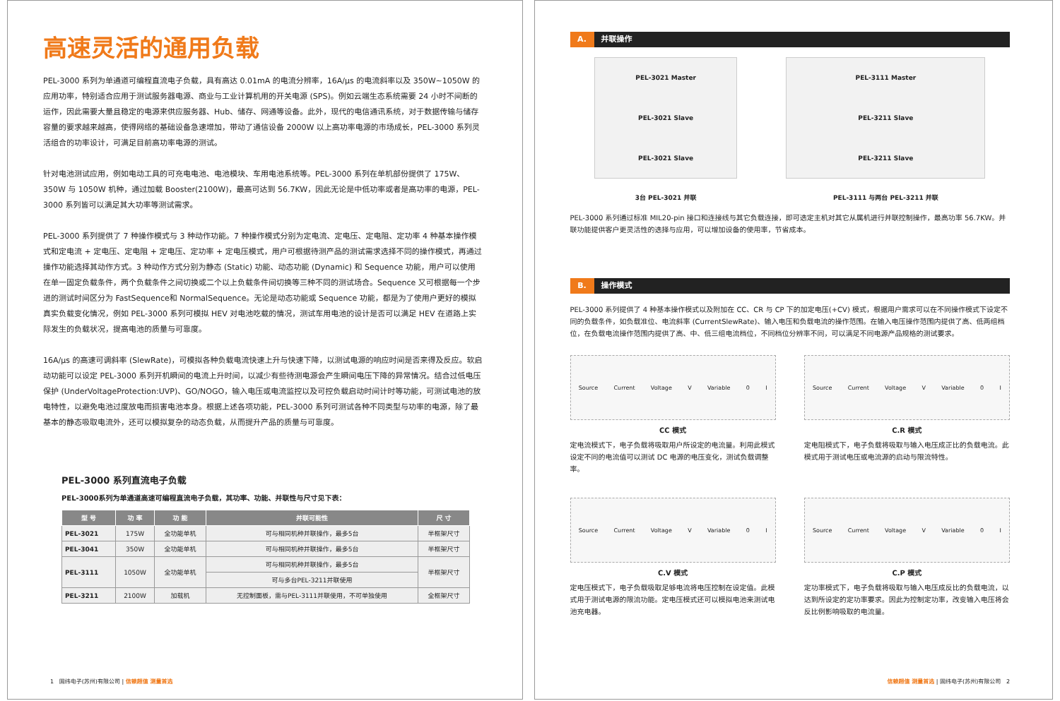高速灵活的通用负载
PEL-3000 系列为单通道可编程直流电子负载，具有高达 0.01mA 的电流分辨率，16A/μs 的电流斜率以及 350W~1050W 的应用功率，特别适合应用于测试服务器电源、商业与工业计算机用的开关电源 (SPS)。例如云端生态系统需要 24 小时不间断的运作，因此需要大量且稳定的电源来供应服务器、Hub、储存、网通等设备。此外，现代的电信通讯系统，对于数据传输与储存容量的要求越来越高，使得网络的基础设备急速增加，带动了通信设备 2000W 以上高功率电源的市场成长，PEL-3000 系列灵活组合的功率设计，可满足目前高功率电源的测试。
针对电池测试应用，例如电动工具的可充电电池、电池模块、车用电池系统等。PEL-3000 系列在单机部份提供了 175W、350W 与 1050W 机种，通过加载 Booster(2100W)，最高可达到 56.7KW，因此无论是中低功率或者是高功率的电源，PEL-3000 系列皆可以满足其大功率等测试需求。
PEL-3000 系列提供了 7 种操作模式与 3 种动作功能。7 种操作模式分别为定电流、定电压、定电阻、定功率 4 种基本操作模式和定电流 + 定电压、定电阻 + 定电压、定功率 + 定电压模式，用户可根据待测产品的测试需求选择不同的操作模式，再通过操作功能选择其动作方式。3 种动作方式分别为静态 (Static) 功能、动态功能 (Dynamic) 和 Sequence 功能，用户可以使用在单一固定负载条件，两个负载条件之间切换或二个以上负载条件间切换等三种不同的测试场合。Sequence 又可根据每一个步进的测试时间区分为 FastSequence和 NormalSequence。无论是动态功能或 Sequence 功能，都是为了使用户更好的模拟真实负载变化情况，例如 PEL-3000 系列可模拟 HEV 对电池吃载的情况，测试车用电池的设计是否可以满足 HEV 在道路上实际发生的负载状况，提高电池的质量与可靠度。
16A/μs 的高速可调斜率 (SlewRate)，可模拟各种负载电流快速上升与快速下降，以测试电源的响应时间是否来得及反应。软启动功能可以设定 PEL-3000 系列开机瞬间的电流上升时间，以减少有些待测电源会产生瞬间电压下降的异常情况。结合过低电压保护 (UnderVoltageProtection:UVP)、GO/NOGO，输入电压或电流监控以及可控负载启动时间计时等功能，可测试电池的放电特性，以避免电池过度放电而损害电池本身。根据上述各项功能，PEL-3000 系列可测试各种不同类型与功率的电源，除了最基本的静态吸取电流外，还可以模拟复杂的动态负载，从而提升产品的质量与可靠度。
PEL-3000 系列直流电子负载
PEL-3000系列为单通道高速可编程直流电子负载，其功率、功能、并联性与尺寸见下表：
| 型 号 | 功 率 | 功 能 | 并联可能性 | 尺 寸 |
| --- | --- | --- | --- | --- |
| PEL-3021 | 175W | 全功能单机 | 可与相同机种并联操作，最多5台 | 半框架尺寸 |
| PEL-3041 | 350W | 全功能单机 | 可与相同机种并联操作，最多5台 | 半框架尺寸 |
| PEL-3111 | 1050W | 全功能单机 | 可与相同机种并联操作，最多5台 | 半框架尺寸 |
| | | | 可与多台PEL-3211并联使用 | |
| PEL-3211 | 2100W | 加载机 | 无控制面板，需与PEL-3111并联使用，不可单独使用 | 全框架尺寸 |
1 固纬电子(苏州)有限公司 | 信赖超值 测量首选
A. 并联操作
PEL-3021 Master
PEL-3021 Slave
PEL-3021 Slave
3台 PEL-3021 并联
PEL-3111 Master
PEL-3211 Slave
PEL-3211 Slave
PEL-3111 与两台 PEL-3211 并联
PEL-3000 系列通过标准 MIL20-pin 接口和连接线与其它负载连接，即可选定主机对其它从属机进行并联控制操作，最高功率 56.7KW。并联功能提供客户更灵活性的选择与应用，可以增加设备的使用率，节省成本。
B. 操作模式
PEL-3000 系列提供了 4 种基本操作模式以及附加在 CC、CR 与 CP 下的加定电压(+CV) 模式，根据用户需求可以在不同操作模式下设定不同的负载条件，如负载准位、电流斜率 (CurrentSlewRate)、输入电压和负载电流的操作范围。在输入电压操作范围内提供了高、低两组档位，在负载电流操作范围内提供了高、中、低三组电流档位，不同档位分辨率不同，可以满足不同电源产品规格的测试要求。
Source Current Voltage V Variable 0 I
CC 模式
定电流模式下，电子负载将吸取用户所设定的电流量。利用此模式设定不同的电流值可以测试 DC 电源的电压变化，测试负载调整率。
Source Current Voltage V Variable 0 I
C.R 模式
定电阻模式下，电子负载将吸取与输入电压成正比的负载电流。此模式用于测试电压或电流源的启动与限流特性。
Source Current Voltage V Variable 0 I
C.V 模式
定电压模式下，电子负载吸取足够电流将电压控制在设定值。此模式用于测试电源的限流功能。定电压模式还可以模拟电池来测试电池充电器。
Source Current Voltage V Variable 0 I
C.P 模式
定功率模式下，电子负载将吸取与输入电压成反比的负载电流，以达到所设定的定功率要求。因此为控制定功率，改变输入电压将会反比例影响吸取的电流量。
信赖超值 测量首选 | 固纬电子(苏州)有限公司 2